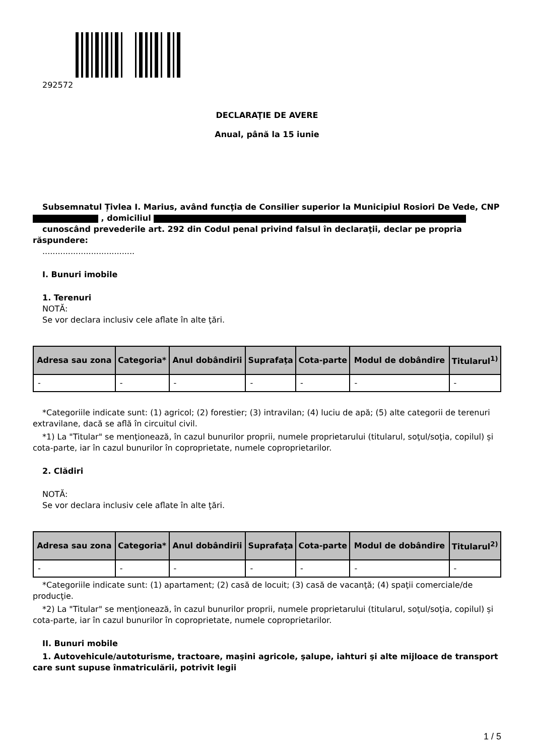292572
DECLARAŢIE DE AVERE
Anual, până la 15 iunie
Subsemnatul Țivlea I. Marius, având funcţia de Consilier superior la Municipiul Rosiori De Vede, CNP , domiciliul
cunoscând prevederile art. 292 din Codul penal privind falsul în declaraţii, declar pe propria răspundere:
....................................
I. Bunuri imobile
1. Terenuri
NOTĂ:
Se vor declara inclusiv cele aflate în alte ţări.
| Adresa sau zona | Categoria* | Anul dobândirii | Suprafaţa | Cota-parte | Modul de dobândire | Titularul<sup>1)</sup> |
| --- | --- | --- | --- | --- | --- | --- |
| - | - | - | - | - | - | - |
*Categoriile indicate sunt: (1) agricol; (2) forestier; (3) intravilan; (4) luciu de apă; (5) alte categorii de terenuri extravilane, dacă se află în circuitul civil.
*1) La "Titular" se menţionează, în cazul bunurilor proprii, numele proprietarului (titularul, soţul/soţia, copilul) și cota-parte, iar în cazul bunurilor în coproprietate, numele coproprietarilor.
2. Clădiri
NOTĂ:
Se vor declara inclusiv cele aflate în alte ţări.
| Adresa sau zona | Categoria* | Anul dobândirii | Suprafaţa | Cota-parte | Modul de dobândire | Titularul<sup>2)</sup> |
| --- | --- | --- | --- | --- | --- | --- |
| - | - | - | - | - | - | - |
*Categoriile indicate sunt: (1) apartament; (2) casă de locuit; (3) casă de vacanţă; (4) spaţii comerciale/de producţie.
*2) La "Titular" se menţionează, în cazul bunurilor proprii, numele proprietarului (titularul, soţul/soţia, copilul) și cota-parte, iar în cazul bunurilor în coproprietate, numele coproprietarilor.
II. Bunuri mobile
1. Autovehicule/autoturisme, tractoare, maşini agricole, şalupe, iahturi şi alte mijloace de transport care sunt supuse înmatriculării, potrivit legii
1 / 5